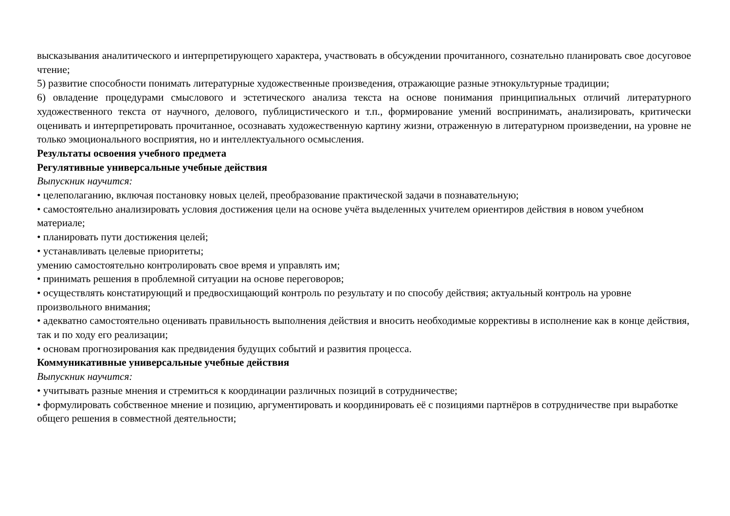высказывания аналитического и интерпретирующего характера, участвовать в обсуждении прочитанного, сознательно планировать свое досуговое чтение;
5) развитие способности понимать литературные художественные произведения, отражающие разные этнокультурные традиции;
6) овладение процедурами смыслового и эстетического анализа текста на основе понимания принципиальных отличий литературного художественного текста от научного, делового, публицистического и т.п., формирование умений воспринимать, анализировать, критически оценивать и интерпретировать прочитанное, осознавать художественную картину жизни, отраженную в литературном произведении, на уровне не только эмоционального восприятия, но и интеллектуального осмысления.
Результаты освоения учебного предмета
Регулятивные универсальные учебные действия
Выпускник научится:
• целеполаганию, включая постановку новых целей, преобразование практической задачи в познавательную;
• самостоятельно анализировать условия достижения цели на основе учёта выделенных учителем ориентиров действия в новом учебном материале;
• планировать пути достижения целей;
• устанавливать целевые приоритеты;
умению самостоятельно контролировать свое время и управлять им;
• принимать решения в проблемной ситуации на основе переговоров;
• осуществлять констатирующий и предвосхищающий контроль по результату и по способу действия; актуальный контроль на уровне произвольного внимания;
• адекватно самостоятельно оценивать правильность выполнения действия и вносить необходимые коррективы в исполнение как в конце действия, так и по ходу его реализации;
• основам прогнозирования как предвидения будущих событий и развития процесса.
Коммуникативные универсальные учебные действия
Выпускник научится:
• учитывать разные мнения и стремиться к координации различных позиций в сотрудничестве;
• формулировать собственное мнение и позицию, аргументировать и координировать её с позициями партнёров в сотрудничестве при выработке общего решения в совместной деятельности;